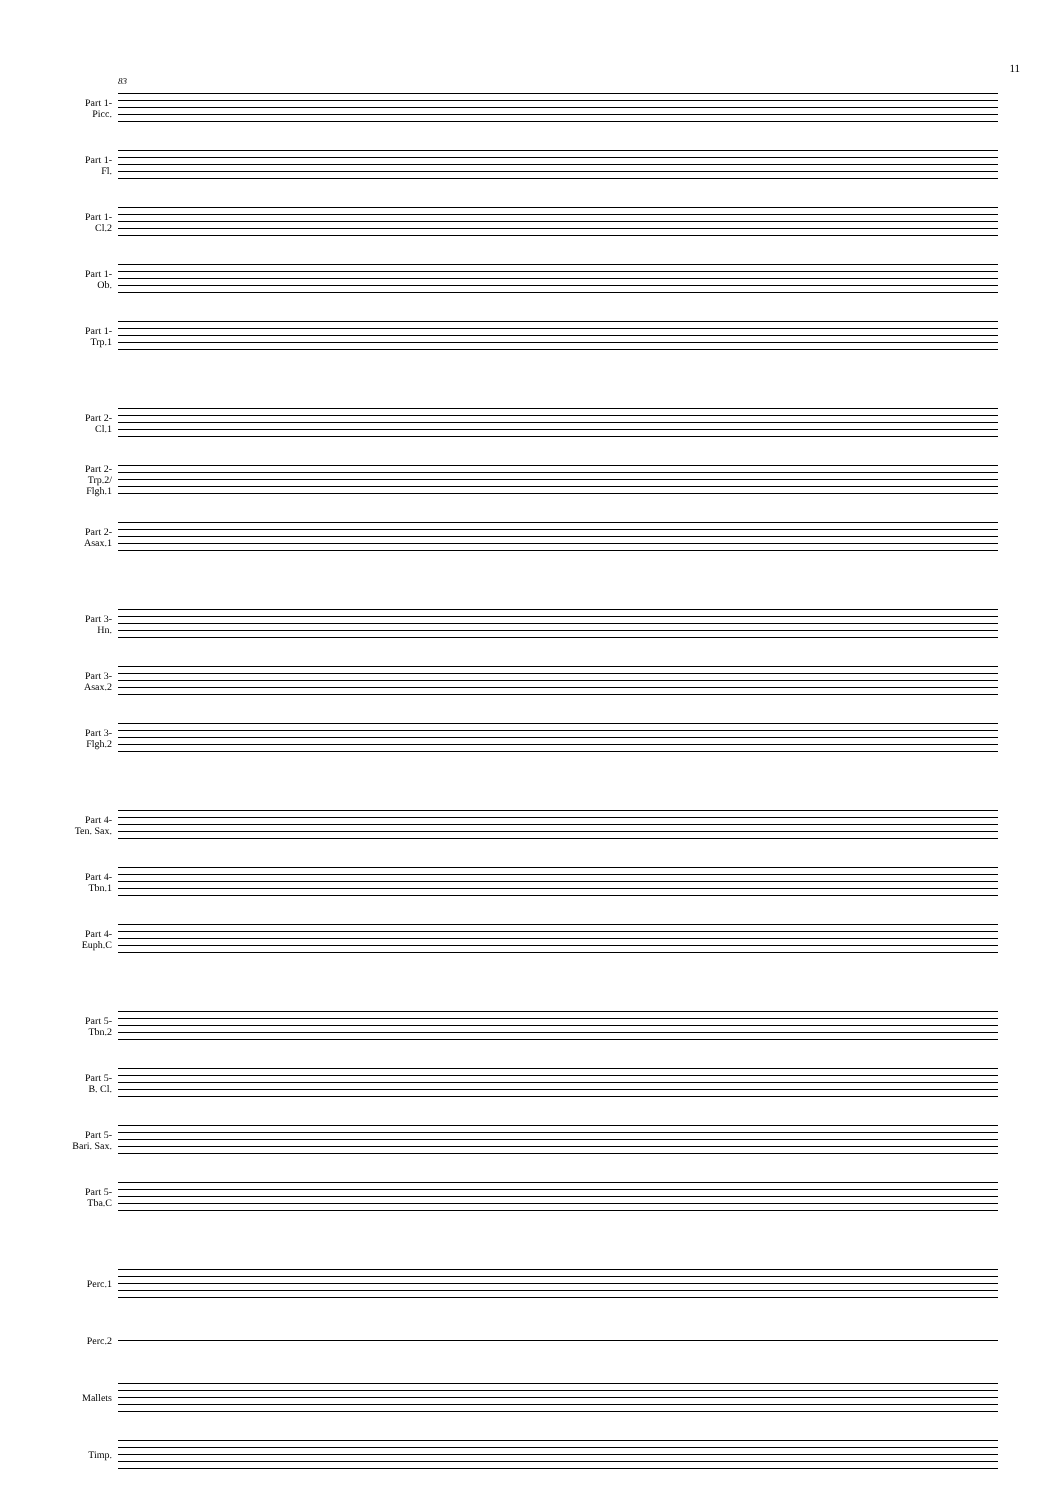11
83
Part 1-
Picc.
Part 1-
Fl.
Part 1-
Cl.2
Part 1-
Ob.
Part 1-
Trp.1
Part 2-
Cl.1
Part 2-
Trp.2/
Flgh.1
Part 2-
Asax.1
Part 3-
Hn.
Part 3-
Asax.2
Part 3-
Flgh.2
Part 4-
Ten. Sax.
Part 4-
Tbn.1
Part 4-
Euph.C
Part 5-
Tbn.2
Part 5-
B. Cl.
Part 5-
Bari. Sax.
Part 5-
Tba.C
Perc.1
Perc.2
Mallets
Timp.